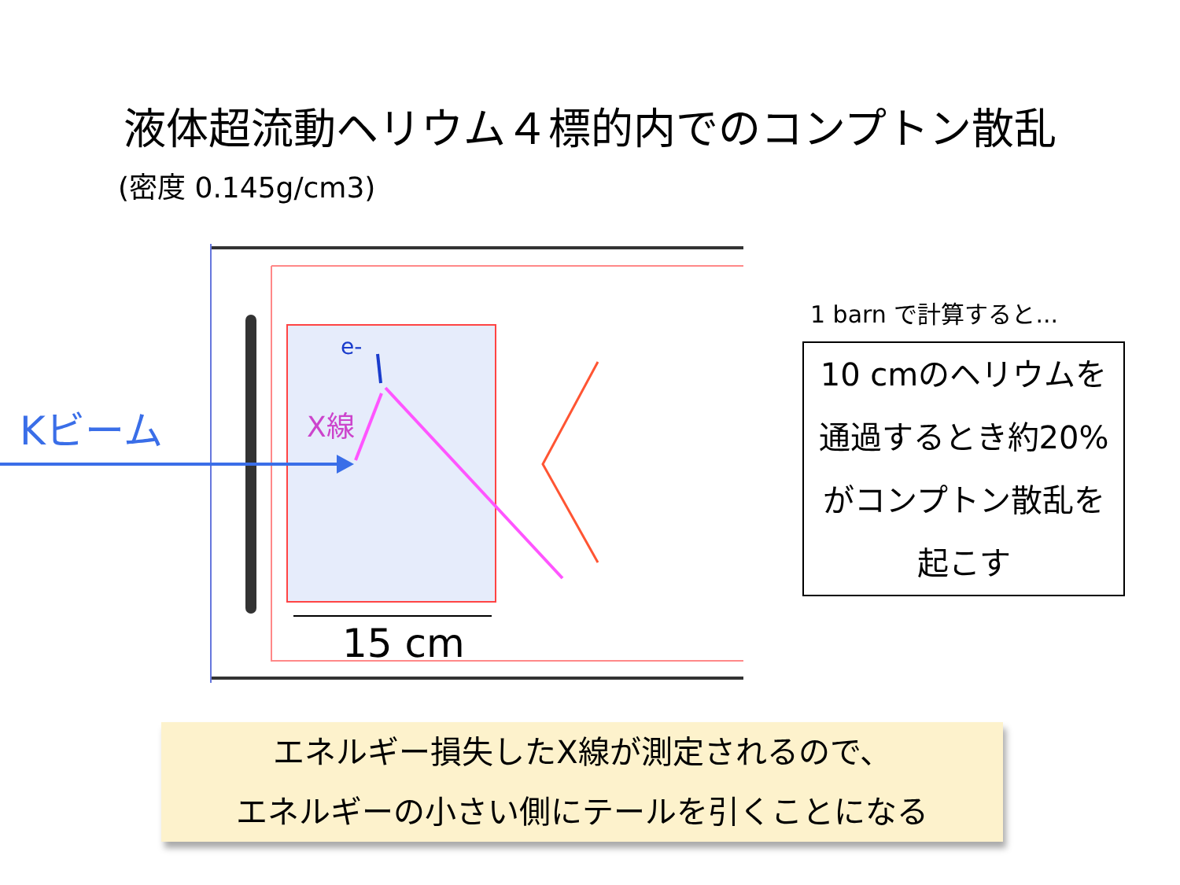液体超流動ヘリウム４標的内でのコンプトン散乱
(密度 0.145g/cm3)
Kビーム
X線
e-
15 cm
1 barn で計算すると...
10 cmのヘリウムを通過するとき約20%がコンプトン散乱を起こす
エネルギー損失したX線が測定されるので、
エネルギーの小さい側にテールを引くことになる